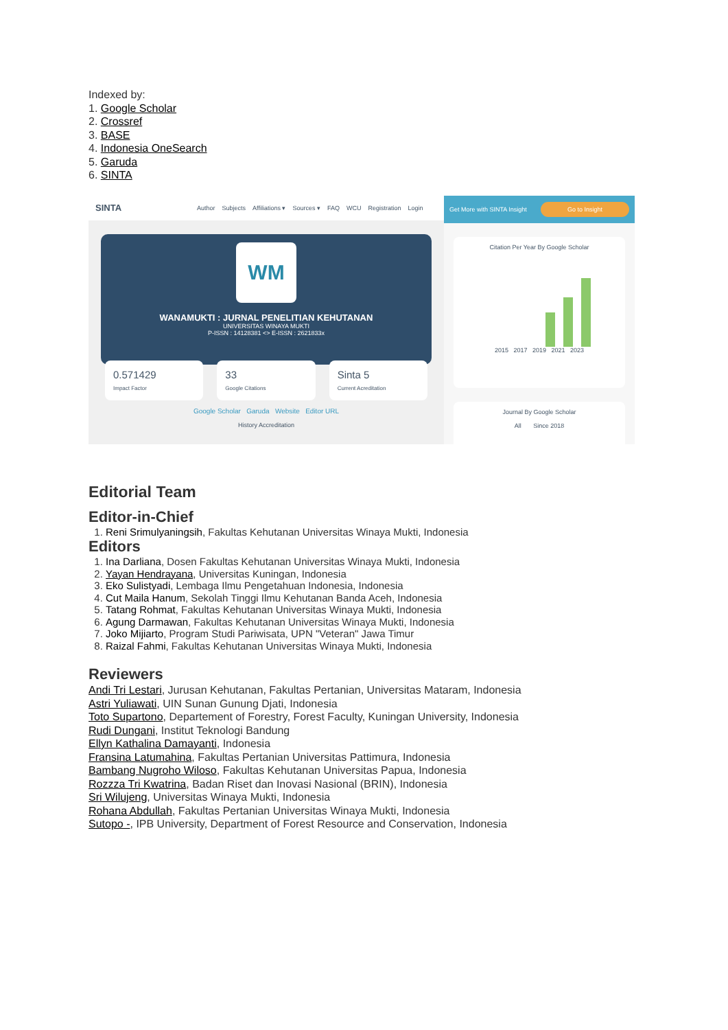Indexed by:
1. Google Scholar
2. Crossref
3. BASE
4. Indonesia OneSearch
5. Garuda
6. SINTA
SINTA Author Subjects Affiliations ▾ Sources ▾ FAQ WCU Registration Login
WM
WANAMUKTI : JURNAL PENELITIAN KEHUTANAN
UNIVERSITAS WINAYA MUKTI
P-ISSN : 14128381 <> E-ISSN : 2621833x
0.571429
Impact Factor
33
Google Citations
Sinta 5
Current Acreditation
Google Scholar Garuda Website Editor URL
History Accreditation
Get More with SINTA Insight Go to Insight
Citation Per Year By Google Scholar
2015 2017 2019 2021 2023
Journal By Google Scholar
All Since 2018
Editorial Team
Editor-in-Chief
1. Reni Srimulyaningsih, Fakultas Kehutanan Universitas Winaya Mukti, Indonesia
Editors
1. Ina Darliana, Dosen Fakultas Kehutanan Universitas Winaya Mukti, Indonesia
2. Yayan Hendrayana, Universitas Kuningan, Indonesia
3. Eko Sulistyadi, Lembaga Ilmu Pengetahuan Indonesia, Indonesia
4. Cut Maila Hanum, Sekolah Tinggi Ilmu Kehutanan Banda Aceh, Indonesia
5. Tatang Rohmat, Fakultas Kehutanan Universitas Winaya Mukti, Indonesia
6. Agung Darmawan, Fakultas Kehutanan Universitas Winaya Mukti, Indonesia
7. Joko Mijiarto, Program Studi Pariwisata, UPN "Veteran" Jawa Timur
8. Raizal Fahmi, Fakultas Kehutanan Universitas Winaya Mukti, Indonesia
Reviewers
Andi Tri Lestari, Jurusan Kehutanan, Fakultas Pertanian, Universitas Mataram, Indonesia
Astri Yuliawati, UIN Sunan Gunung Djati, Indonesia
Toto Supartono, Departement of Forestry, Forest Faculty, Kuningan University, Indonesia
Rudi Dungani, Institut Teknologi Bandung
Ellyn Kathalina Damayanti, Indonesia
Fransina Latumahina, Fakultas Pertanian Universitas Pattimura, Indonesia
Bambang Nugroho Wiloso, Fakultas Kehutanan Universitas Papua, Indonesia
Rozzza Tri Kwatrina, Badan Riset dan Inovasi Nasional (BRIN), Indonesia
Sri Wilujeng, Universitas Winaya Mukti, Indonesia
Rohana Abdullah, Fakultas Pertanian Universitas Winaya Mukti, Indonesia
Sutopo -, IPB University, Department of Forest Resource and Conservation, Indonesia